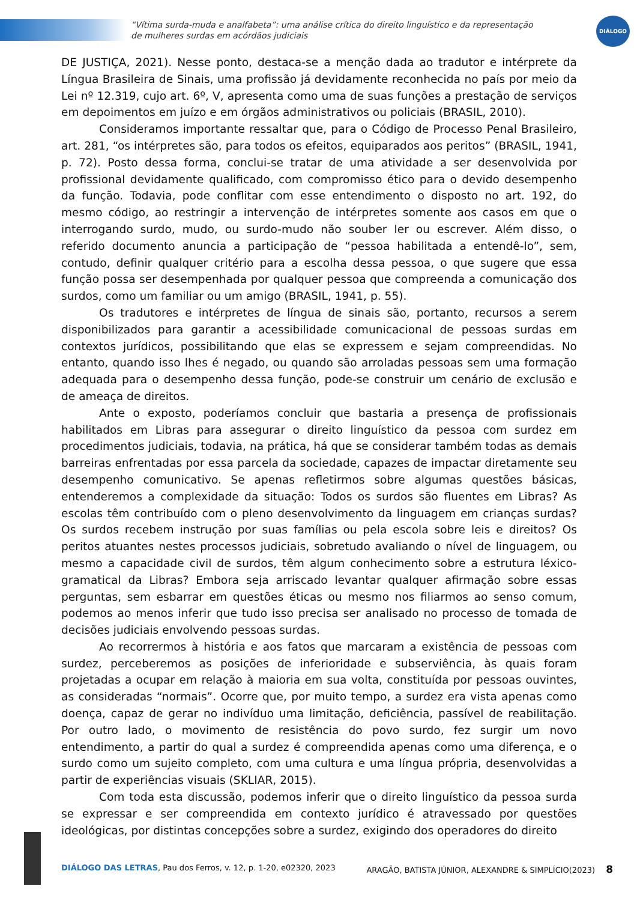“Vítima surda-muda e analfabeta”: uma análise crítica do direito linguístico e da representação de mulheres surdas em acórdãos judiciais
DIÁLOGO
DE JUSTIÇA, 2021). Nesse ponto, destaca-se a menção dada ao tradutor e intérprete da Língua Brasileira de Sinais, uma profissão já devidamente reconhecida no país por meio da Lei nº 12.319, cujo art. 6º, V, apresenta como uma de suas funções a prestação de serviços em depoimentos em juízo e em órgãos administrativos ou policiais (BRASIL, 2010).
Consideramos importante ressaltar que, para o Código de Processo Penal Brasileiro, art. 281, “os intérpretes são, para todos os efeitos, equiparados aos peritos” (BRASIL, 1941, p. 72). Posto dessa forma, conclui-se tratar de uma atividade a ser desenvolvida por profissional devidamente qualificado, com compromisso ético para o devido desempenho da função. Todavia, pode conflitar com esse entendimento o disposto no art. 192, do mesmo código, ao restringir a intervenção de intérpretes somente aos casos em que o interrogando surdo, mudo, ou surdo-mudo não souber ler ou escrever. Além disso, o referido documento anuncia a participação de “pessoa habilitada a entendê-lo”, sem, contudo, definir qualquer critério para a escolha dessa pessoa, o que sugere que essa função possa ser desempenhada por qualquer pessoa que compreenda a comunicação dos surdos, como um familiar ou um amigo (BRASIL, 1941, p. 55).
Os tradutores e intérpretes de língua de sinais são, portanto, recursos a serem disponibilizados para garantir a acessibilidade comunicacional de pessoas surdas em contextos jurídicos, possibilitando que elas se expressem e sejam compreendidas. No entanto, quando isso lhes é negado, ou quando são arroladas pessoas sem uma formação adequada para o desempenho dessa função, pode-se construir um cenário de exclusão e de ameaça de direitos.
Ante o exposto, poderíamos concluir que bastaria a presença de profissionais habilitados em Libras para assegurar o direito linguístico da pessoa com surdez em procedimentos judiciais, todavia, na prática, há que se considerar também todas as demais barreiras enfrentadas por essa parcela da sociedade, capazes de impactar diretamente seu desempenho comunicativo. Se apenas refletirmos sobre algumas questões básicas, entenderemos a complexidade da situação: Todos os surdos são fluentes em Libras? As escolas têm contribuído com o pleno desenvolvimento da linguagem em crianças surdas? Os surdos recebem instrução por suas famílias ou pela escola sobre leis e direitos? Os peritos atuantes nestes processos judiciais, sobretudo avaliando o nível de linguagem, ou mesmo a capacidade civil de surdos, têm algum conhecimento sobre a estrutura léxico-gramatical da Libras? Embora seja arriscado levantar qualquer afirmação sobre essas perguntas, sem esbarrar em questões éticas ou mesmo nos filiarmos ao senso comum, podemos ao menos inferir que tudo isso precisa ser analisado no processo de tomada de decisões judiciais envolvendo pessoas surdas.
Ao recorrermos à história e aos fatos que marcaram a existência de pessoas com surdez, perceberemos as posições de inferioridade e subserviência, às quais foram projetadas a ocupar em relação à maioria em sua volta, constituída por pessoas ouvintes, as consideradas “normais”. Ocorre que, por muito tempo, a surdez era vista apenas como doença, capaz de gerar no indivíduo uma limitação, deficiência, passível de reabilitação. Por outro lado, o movimento de resistência do povo surdo, fez surgir um novo entendimento, a partir do qual a surdez é compreendida apenas como uma diferença, e o surdo como um sujeito completo, com uma cultura e uma língua própria, desenvolvidas a partir de experiências visuais (SKLIAR, 2015).
Com toda esta discussão, podemos inferir que o direito linguístico da pessoa surda se expressar e ser compreendida em contexto jurídico é atravessado por questões ideológicas, por distintas concepções sobre a surdez, exigindo dos operadores do direito
DIÁLOGO DAS LETRAS, Pau dos Ferros, v. 12, p. 1-20, e02320, 2023 ARAGÃO, BATISTA JÚNIOR, ALEXANDRE & SIMPLÍCIO(2023) 8